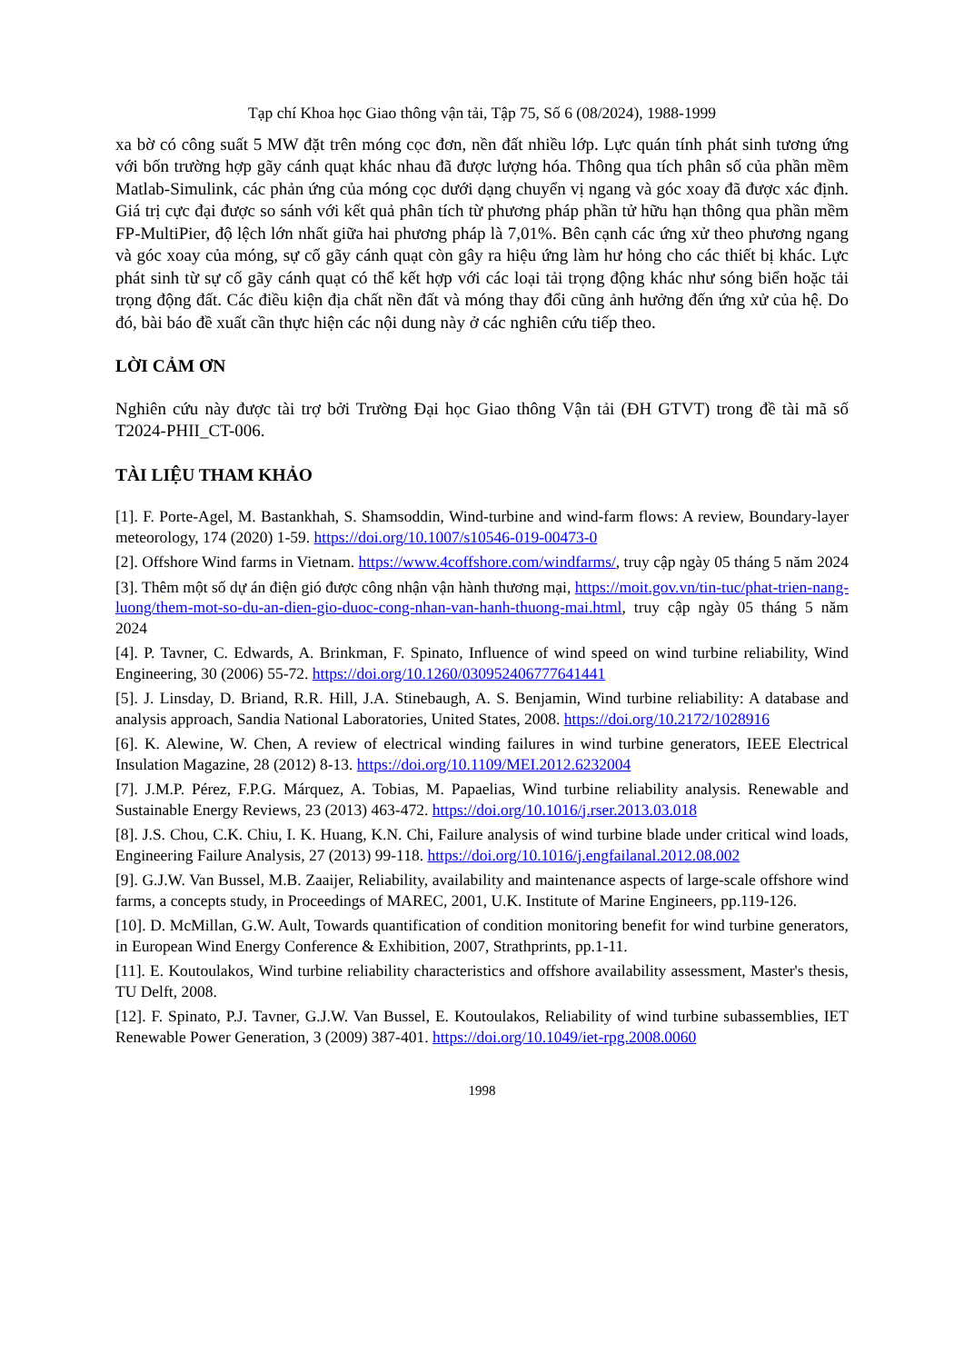Tạp chí Khoa học Giao thông vận tải, Tập 75, Số 6 (08/2024), 1988-1999
xa bờ có công suất 5 MW đặt trên móng cọc đơn, nền đất nhiều lớp. Lực quán tính phát sinh tương ứng với bốn trường hợp gãy cánh quạt khác nhau đã được lượng hóa. Thông qua tích phân số của phần mềm Matlab-Simulink, các phản ứng của móng cọc dưới dạng chuyển vị ngang và góc xoay đã được xác định. Giá trị cực đại được so sánh với kết quả phân tích từ phương pháp phần tử hữu hạn thông qua phần mềm FP-MultiPier, độ lệch lớn nhất giữa hai phương pháp là 7,01%. Bên cạnh các ứng xử theo phương ngang và góc xoay của móng, sự cố gãy cánh quạt còn gây ra hiệu ứng làm hư hỏng cho các thiết bị khác. Lực phát sinh từ sự cố gãy cánh quạt có thể kết hợp với các loại tải trọng động khác như sóng biển hoặc tải trọng động đất. Các điều kiện địa chất nền đất và móng thay đổi cũng ảnh hưởng đến ứng xử của hệ. Do đó, bài báo đề xuất cần thực hiện các nội dung này ở các nghiên cứu tiếp theo.
LỜI CẢM ƠN
Nghiên cứu này được tài trợ bởi Trường Đại học Giao thông Vận tải (ĐH GTVT) trong đề tài mã số T2024-PHII_CT-006.
TÀI LIỆU THAM KHẢO
[1]. F. Porte-Agel, M. Bastankhah, S. Shamsoddin, Wind-turbine and wind-farm flows: A review, Boundary-layer meteorology, 174 (2020) 1-59. https://doi.org/10.1007/s10546-019-00473-0
[2]. Offshore Wind farms in Vietnam. https://www.4coffshore.com/windfarms/, truy cập ngày 05 tháng 5 năm 2024
[3]. Thêm một số dự án điện gió được công nhận vận hành thương mại, https://moit.gov.vn/tin-tuc/phat-trien-nang-luong/them-mot-so-du-an-dien-gio-duoc-cong-nhan-van-hanh-thuong-mai.html, truy cập ngày 05 tháng 5 năm 2024
[4]. P. Tavner, C. Edwards, A. Brinkman, F. Spinato, Influence of wind speed on wind turbine reliability, Wind Engineering, 30 (2006) 55-72. https://doi.org/10.1260/030952406777641441
[5]. J. Linsday, D. Briand, R.R. Hill, J.A. Stinebaugh, A. S. Benjamin, Wind turbine reliability: A database and analysis approach, Sandia National Laboratories, United States, 2008. https://doi.org/10.2172/1028916
[6]. K. Alewine, W. Chen, A review of electrical winding failures in wind turbine generators, IEEE Electrical Insulation Magazine, 28 (2012) 8-13. https://doi.org/10.1109/MEI.2012.6232004
[7]. J.M.P. Pérez, F.P.G. Márquez, A. Tobias, M. Papaelias, Wind turbine reliability analysis. Renewable and Sustainable Energy Reviews, 23 (2013) 463-472. https://doi.org/10.1016/j.rser.2013.03.018
[8]. J.S. Chou, C.K. Chiu, I. K. Huang, K.N. Chi, Failure analysis of wind turbine blade under critical wind loads, Engineering Failure Analysis, 27 (2013) 99-118. https://doi.org/10.1016/j.engfailanal.2012.08.002
[9]. G.J.W. Van Bussel, M.B. Zaaijer, Reliability, availability and maintenance aspects of large-scale offshore wind farms, a concepts study, in Proceedings of MAREC, 2001, U.K. Institute of Marine Engineers, pp.119-126.
[10]. D. McMillan, G.W. Ault, Towards quantification of condition monitoring benefit for wind turbine generators, in European Wind Energy Conference & Exhibition, 2007, Strathprints, pp.1-11.
[11]. E. Koutoulakos, Wind turbine reliability characteristics and offshore availability assessment, Master's thesis, TU Delft, 2008.
[12]. F. Spinato, P.J. Tavner, G.J.W. Van Bussel, E. Koutoulakos, Reliability of wind turbine subassemblies, IET Renewable Power Generation, 3 (2009) 387-401. https://doi.org/10.1049/iet-rpg.2008.0060
1998